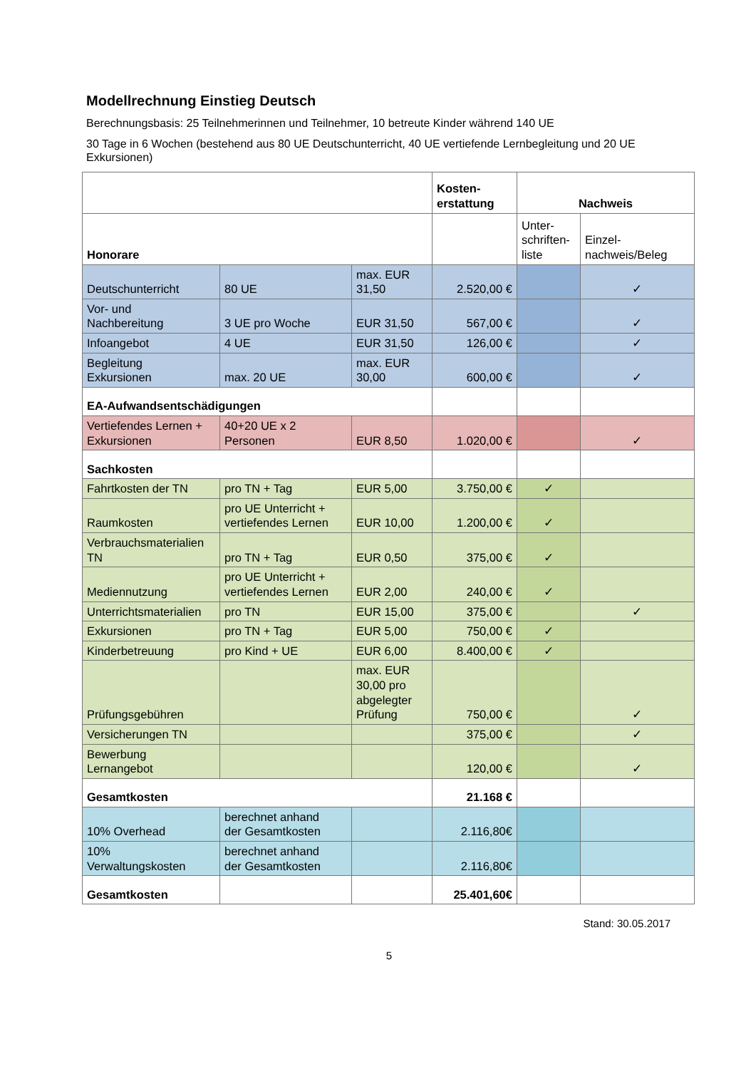Modellrechnung Einstieg Deutsch
Berechnungsbasis: 25 Teilnehmerinnen und Teilnehmer, 10 betreute Kinder während 140 UE
30 Tage in 6 Wochen (bestehend aus 80 UE Deutschunterricht, 40 UE vertiefende Lernbegleitung und 20 UE Exkursionen)
| | | | Kosten- erstattung | Nachweis | |
| --- | --- | --- | --- | --- | --- |
| Honorare | | | | Unter- schriften- liste | Einzel- nachweis/Beleg |
| Deutschunterricht | 80 UE | max. EUR 31,50 | 2.520,00 € | | ✓ |
| Vor- und Nachbereitung | 3 UE pro Woche | EUR 31,50 | 567,00 € | | ✓ |
| Infoangebot | 4 UE | EUR 31,50 | 126,00 € | | ✓ |
| Begleitung Exkursionen | max. 20 UE | max. EUR 30,00 | 600,00 € | | ✓ |
| EA-Aufwandsentschädigungen | | | | | |
| Vertiefendes Lernen + Exkursionen | 40+20 UE x 2 Personen | EUR 8,50 | 1.020,00 € | | ✓ |
| Sachkosten | | | | | |
| Fahrtkosten der TN | pro TN + Tag | EUR 5,00 | 3.750,00 € | ✓ | |
| Raumkosten | pro UE Unterricht + vertiefendes Lernen | EUR 10,00 | 1.200,00 € | ✓ | |
| Verbrauchsmaterialien TN | pro TN + Tag | EUR 0,50 | 375,00 € | ✓ | |
| Mediennutzung | pro UE Unterricht + vertiefendes Lernen | EUR 2,00 | 240,00 € | ✓ | |
| Unterrichtsmaterialien | pro TN | EUR 15,00 | 375,00 € | | ✓ |
| Exkursionen | pro TN + Tag | EUR 5,00 | 750,00 € | ✓ | |
| Kinderbetreuung | pro Kind + UE | EUR 6,00 | 8.400,00 € | ✓ | |
| Prüfungsgebühren | | max. EUR 30,00 pro abgelegter Prüfung | 750,00 € | | ✓ |
| Versicherungen TN | | | 375,00 € | | ✓ |
| Bewerbung Lernangebot | | | 120,00 € | | ✓ |
| Gesamtkosten | | | 21.168 € | | |
| 10% Overhead | berechnet anhand der Gesamtkosten | | 2.116,80€ | | |
| 10% Verwaltungskosten | berechnet anhand der Gesamtkosten | | 2.116,80€ | | |
| Gesamtkosten | | | 25.401,60€ | | |
Stand: 30.05.2017
5